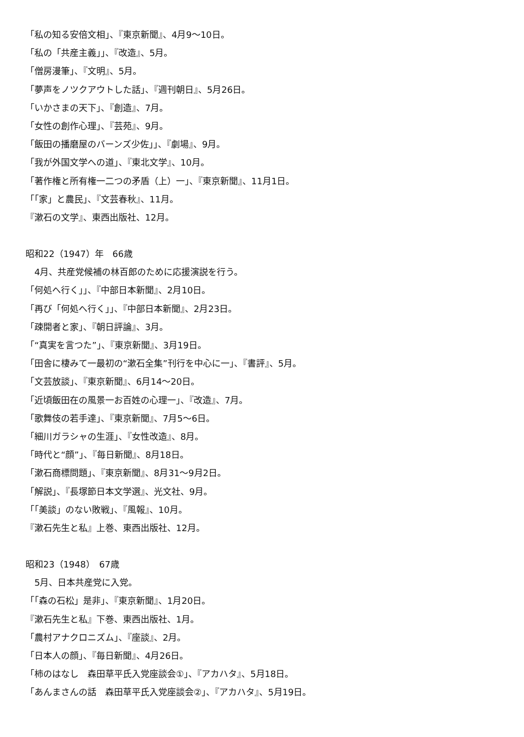「私の知る安倍文相」、『東京新聞』、4月9〜10日。
「私の「共産主義」」、『改造』、5月。
「僧房漫筆」、『文明』、5月。
「夢声をノツクアウトした話」、『週刊朝日』、5月26日。
「いかさまの天下」、『創造』、7月。
「女性の創作心理」、『芸苑』、9月。
「飯田の播磨屋のバーンズ少佐」」、『劇場』、9月。
「我が外国文学への道」、『東北文学』、10月。
「著作権と所有権一二つの矛盾（上）一」、『東京新聞』、11月1日。
「「家」と農民」、『文芸春秋』、11月。
『漱石の文学』、東西出版社、12月。
昭和22（1947）年　66歳
　4月、共産党候補の林百郎のために応援演説を行う。
「何処へ行く」」、『中部日本新聞』、2月10日。
「再び「何処へ行く」」、『中部日本新聞』、2月23日。
「疎開者と家」、『朝日評論』、3月。
「“真実を言つた”」、『東京新聞』、3月19日。
「田舎に棲みて一最初の“漱石全集”刊行を中心に一」、『書評』、5月。
「文芸放談」、『東京新聞』、6月14〜20日。
「近頃飯田在の風景一お百姓の心理一」、『改造』、7月。
「歌舞伎の若手達」、『東京新聞』、7月5〜6日。
「細川ガラシャの生涯」、『女性改造』、8月。
「時代と“顔”」、『毎日新聞』、8月18日。
「漱石商標問題」、『東京新聞』、8月31〜9月2日。
「解説」、『長塚節日本文学選』、光文社、9月。
「「美談」のない敗戦」、『風報』、10月。
『漱石先生と私』上巻、東西出版社、12月。
昭和23（1948）　67歳
　5月、日本共産党に入党。
「「森の石松」是非」、『東京新聞』、1月20日。
『漱石先生と私』下巻、東西出版社、1月。
「農村アナクロニズム」、『座談』、2月。
「日本人の顔」、『毎日新聞』、4月26日。
「柿のはなし　森田草平氏入党座談会①」、『アカハタ』、5月18日。
「あんまさんの話　森田草平氏入党座談会②」、『アカハタ』、5月19日。